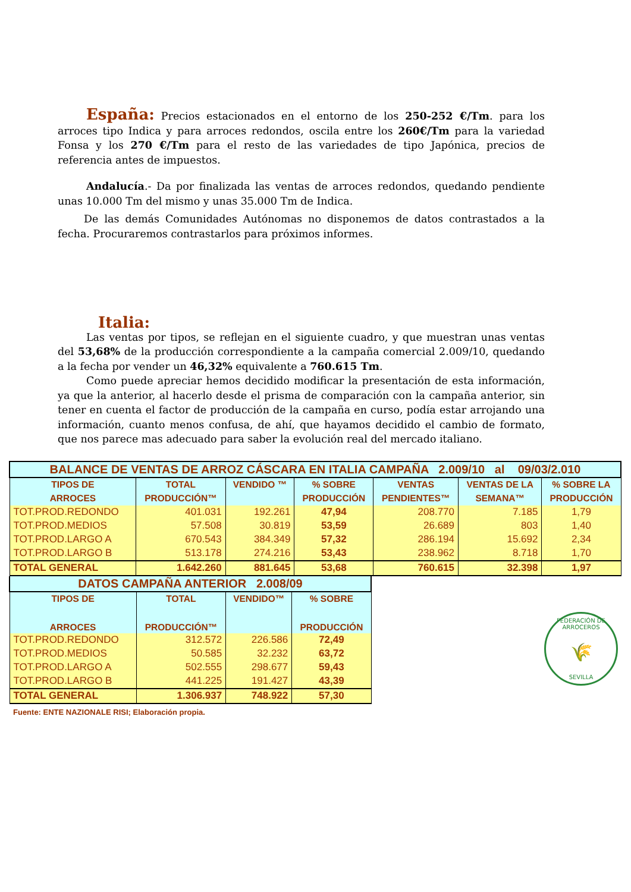España: Precios estacionados en el entorno de los 250-252 €/Tm. para los arroces tipo Indica y para arroces redondos, oscila entre los 260€/Tm para la variedad Fonsa y los 270 €/Tm para el resto de las variedades de tipo Japónica, precios de referencia antes de impuestos.
Andalucía.- Da por finalizada las ventas de arroces redondos, quedando pendiente unas 10.000 Tm del mismo y unas 35.000 Tm de Indica.
De las demás Comunidades Autónomas no disponemos de datos contrastados a la fecha. Procuraremos contrastarlos para próximos informes.
Italia:
Las ventas por tipos, se reflejan en el siguiente cuadro, y que muestran unas ventas del 53,68% de la producción correspondiente a la campaña comercial 2.009/10, quedando a la fecha por vender un 46,32% equivalente a 760.615 Tm.
Como puede apreciar hemos decidido modificar la presentación de esta información, ya que la anterior, al hacerlo desde el prisma de comparación con la campaña anterior, sin tener en cuenta el factor de producción de la campaña en curso, podía estar arrojando una información, cuanto menos confusa, de ahí, que hayamos decidido el cambio de formato, que nos parece mas adecuado para saber la evolución real del mercado italiano.
| BALANCE DE VENTAS DE ARROZ CÁSCARA EN ITALIA CAMPAÑA 2.009/10 al 09/03/2.010 | | | | | | |
| TIPOS DE | TOTAL | VENDIDO ™ | % SOBRE | VENTAS | VENTAS DE LA | % SOBRE LA |
| ARROCES | PRODUCCIÓN™ | | PRODUCCIÓN | PENDIENTES™ | SEMANA™ | PRODUCCIÓN |
| TOT.PROD.REDONDO | 401.031 | 192.261 | 47,94 | 208.770 | 7.185 | 1,79 |
| TOT.PROD.MEDIOS | 57.508 | 30.819 | 53,59 | 26.689 | 803 | 1,40 |
| TOT.PROD.LARGO A | 670.543 | 384.349 | 57,32 | 286.194 | 15.692 | 2,34 |
| TOT.PROD.LARGO B | 513.178 | 274.216 | 53,43 | 238.962 | 8.718 | 1,70 |
| TOTAL GENERAL | 1.642.260 | 881.645 | 53,68 | 760.615 | 32.398 | 1,97 |
| DATOS CAMPAÑA ANTERIOR 2.008/09 | | | |
| TIPOS DE | TOTAL | VENDIDO™ | % SOBRE |
| ARROCES | PRODUCCIÓN™ | | PRODUCCIÓN |
| TOT.PROD.REDONDO | 312.572 | 226.586 | 72,49 |
| TOT.PROD.MEDIOS | 50.585 | 32.232 | 63,72 |
| TOT.PROD.LARGO A | 502.555 | 298.677 | 59,43 |
| TOT.PROD.LARGO B | 441.225 | 191.427 | 43,39 |
| TOTAL GENERAL | 1.306.937 | 748.922 | 57,30 |
FEDERACIÓN DE ARROCEROS
🌾
SEVILLA
Fuente: ENTE NAZIONALE RISI; Elaboración propia.